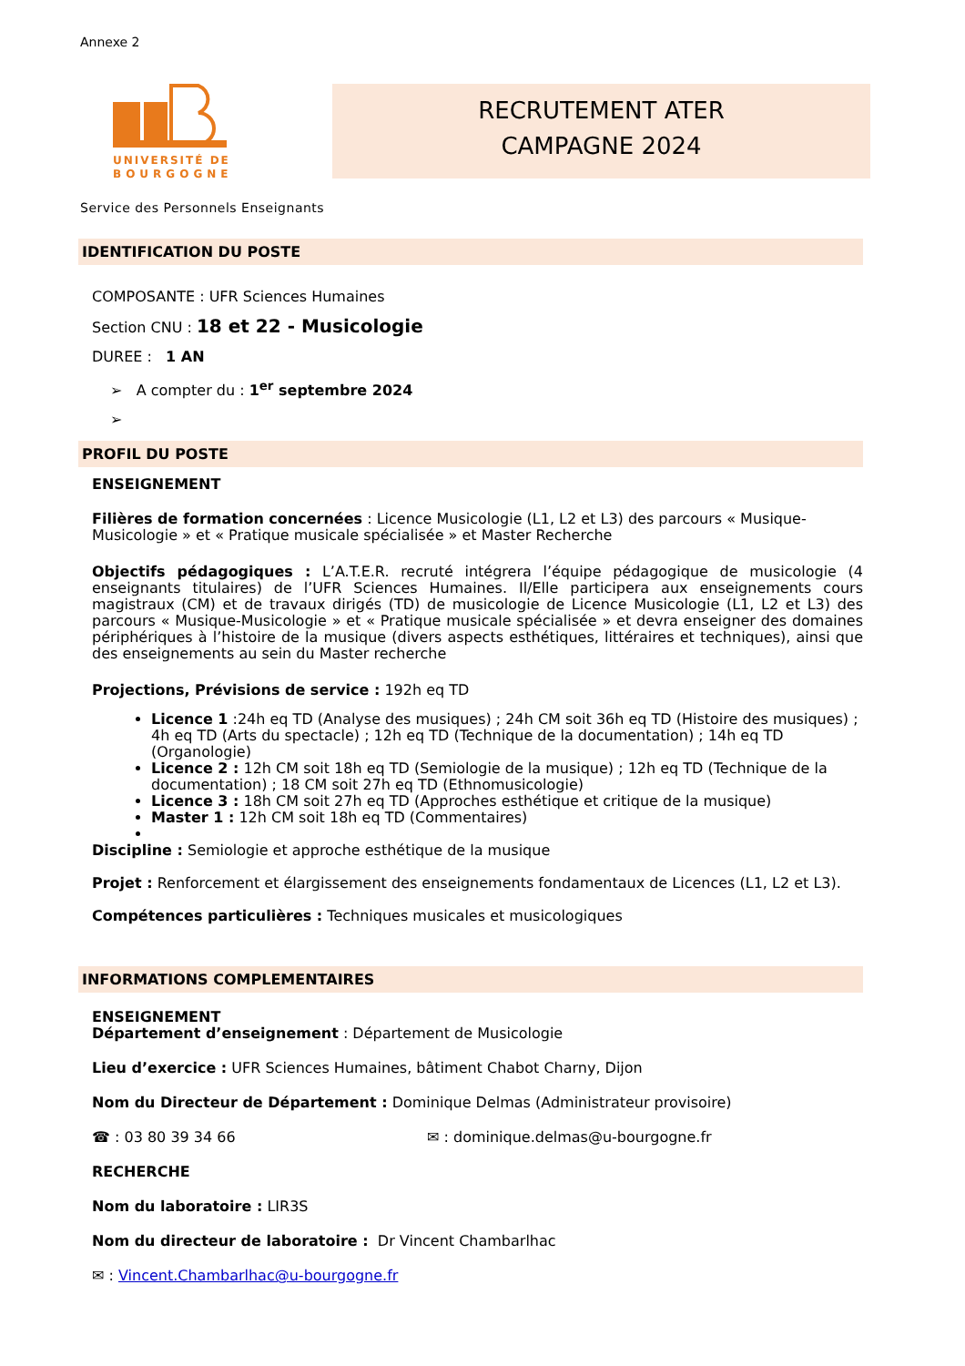Annexe 2
UNIVERSITÉ DE
BOURGOGNE
RECRUTEMENT ATER
CAMPAGNE 2024
Service des Personnels Enseignants
IDENTIFICATION DU POSTE
COMPOSANTE : UFR Sciences Humaines
Section CNU : 18 et 22 - Musicologie
DUREE : 1 AN
➢ A compter du : 1<sup>er</sup> septembre 2024
➢
PROFIL DU POSTE
ENSEIGNEMENT
Filières de formation concernées : Licence Musicologie (L1, L2 et L3) des parcours « Musique-Musicologie » et « Pratique musicale spécialisée » et Master Recherche
Objectifs pédagogiques : L’A.T.E.R. recruté intégrera l’équipe pédagogique de musicologie (4 enseignants titulaires) de l’UFR Sciences Humaines. Il/Elle participera aux enseignements cours magistraux (CM) et de travaux dirigés (TD) de musicologie de Licence Musicologie (L1, L2 et L3) des parcours « Musique-Musicologie » et « Pratique musicale spécialisée » et devra enseigner des domaines périphériques à l’histoire de la musique (divers aspects esthétiques, littéraires et techniques), ainsi que des enseignements au sein du Master recherche
Projections, Prévisions de service : 192h eq TD
Licence 1 :24h eq TD (Analyse des musiques) ; 24h CM soit 36h eq TD (Histoire des musiques) ; 4h eq TD (Arts du spectacle) ; 12h eq TD (Technique de la documentation) ; 14h eq TD (Organologie)
Licence 2 : 12h CM soit 18h eq TD (Semiologie de la musique) ; 12h eq TD (Technique de la documentation) ; 18 CM soit 27h eq TD (Ethnomusicologie)
Licence 3 : 18h CM soit 27h eq TD (Approches esthétique et critique de la musique)
Master 1 : 12h CM soit 18h eq TD (Commentaires)
Discipline : Semiologie et approche esthétique de la musique
Projet : Renforcement et élargissement des enseignements fondamentaux de Licences (L1, L2 et L3).
Compétences particulières : Techniques musicales et musicologiques
INFORMATIONS COMPLEMENTAIRES
ENSEIGNEMENT
Département d’enseignement : Département de Musicologie
Lieu d’exercice : UFR Sciences Humaines, bâtiment Chabot Charny, Dijon
Nom du Directeur de Département : Dominique Delmas (Administrateur provisoire)
☎ : 03 80 39 34 66 ✉ : dominique.delmas@u-bourgogne.fr
RECHERCHE
Nom du laboratoire : LIR3S
Nom du directeur de laboratoire : Dr Vincent Chambarlhac
✉ : Vincent.Chambarlhac@u-bourgogne.fr